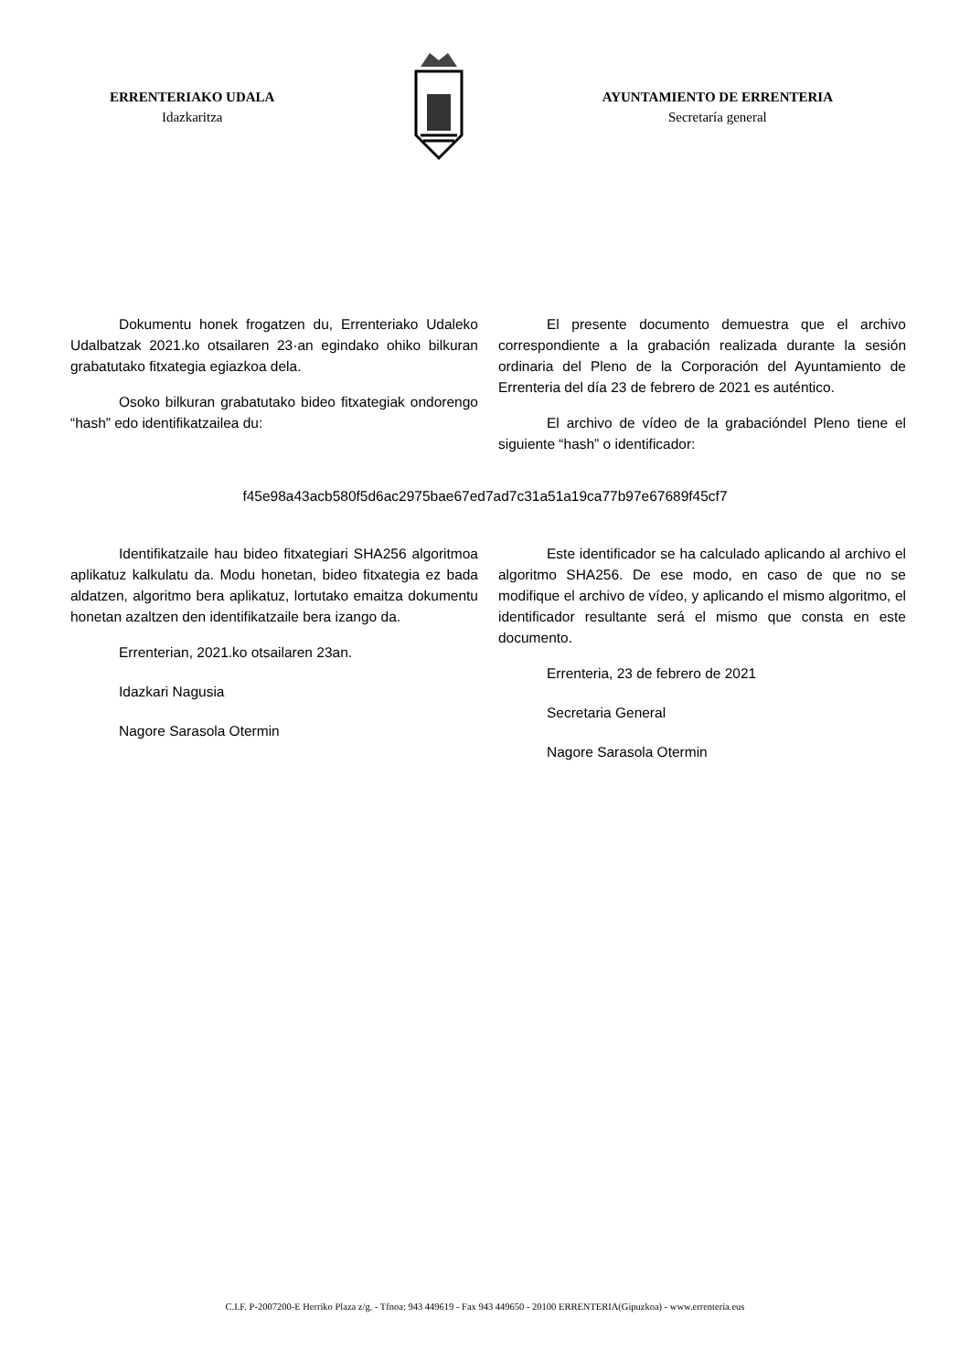ERRENTERIAKO UDALA
Idazkaritza
AYUNTAMIENTO DE ERRENTERIA
Secretaría general
Dokumentu honek frogatzen du, Errenteriako Udaleko Udalbatzak 2021.ko otsailaren 23·an egindako ohiko bilkuran grabatutako fitxategia egiazkoa dela.
Osoko bilkuran grabatutako bideo fitxategiak ondorengo “hash” edo identifikatzailea du:
El presente documento demuestra que el archivo correspondiente a la grabación realizada durante la sesión ordinaria del Pleno de la Corporación del Ayuntamiento de Errenteria del día 23 de febrero de 2021 es auténtico.
El archivo de vídeo de la grabacióndel Pleno tiene el siguiente “hash” o identificador:
f45e98a43acb580f5d6ac2975bae67ed7ad7c31a51a19ca77b97e67689f45cf7
Identifikatzaile hau bideo fitxategiari SHA256 algoritmoa aplikatuz kalkulatu da. Modu honetan, bideo fitxategia ez bada aldatzen, algoritmo bera aplikatuz, lortutako emaitza dokumentu honetan azaltzen den identifikatzaile bera izango da.
Errenterian, 2021.ko otsailaren 23an.
Idazkari Nagusia
Nagore Sarasola Otermin
Este identificador se ha calculado aplicando al archivo el algoritmo SHA256. De ese modo, en caso de que no se modifique el archivo de vídeo, y aplicando el mismo algoritmo, el identificador resultante será el mismo que consta en este documento.
Errenteria, 23 de febrero de 2021
Secretaria General
Nagore Sarasola Otermin
C.I.F. P-2007200-E Herriko Plaza z/g. - Tfnoa: 943 449619 - Fax 943 449650 - 20100 ERRENTERIA(Gipuzkoa) - www.errenteria.eus